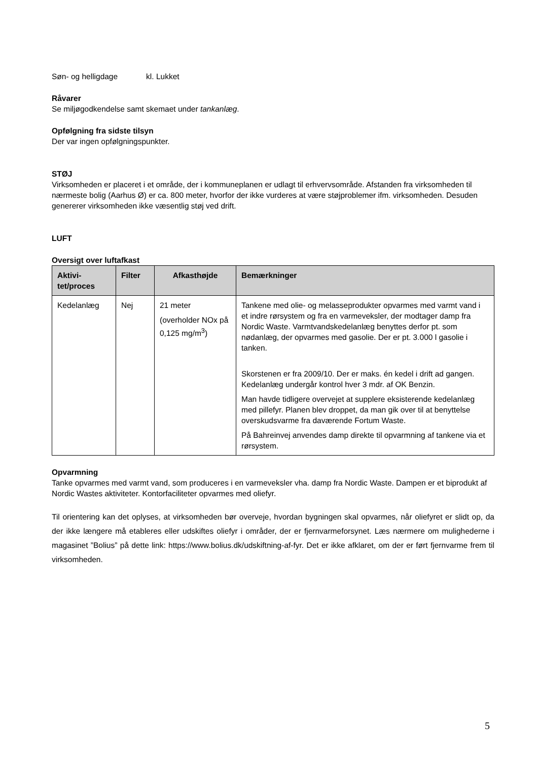Søn- og helligdage kl. Lukket
Råvarer
Se miljøgodkendelse samt skemaet under tankanlæg.
Opfølgning fra sidste tilsyn
Der var ingen opfølgningspunkter.
STØJ
Virksomheden er placeret i et område, der i kommuneplanen er udlagt til erhvervsområde. Afstanden fra virksomheden til nærmeste bolig (Aarhus Ø) er ca. 800 meter, hvorfor der ikke vurderes at være støjproblemer ifm. virksomheden. Desuden genererer virksomheden ikke væsentlig støj ved drift.
LUFT
Oversigt over luftafkast
| Aktivi- tet/proces | Filter | Afkasthøjde | Bemærkninger |
| --- | --- | --- | --- |
| Kedelanlæg | Nej | 21 meter (overholder NOx på 0,125 mg/m<sup>3</sup>) | Tankene med olie- og melasseprodukter opvarmes med varmt vand i et indre rørsystem og fra en varmeveksler, der modtager damp fra Nordic Waste. Varmtvandskedelanlæg benyttes derfor pt. som nødanlæg, der opvarmes med gasolie. Der er pt. 3.000 l gasolie i tanken. Skorstenen er fra 2009/10. Der er maks. én kedel i drift ad gangen. Kedelanlæg undergår kontrol hver 3 mdr. af OK Benzin. Man havde tidligere overvejet at supplere eksisterende kedelanlæg med pillefyr. Planen blev droppet, da man gik over til at benyttelse overskudsvarme fra daværende Fortum Waste. På Bahreinvej anvendes damp direkte til opvarmning af tankene via et rørsystem. |
Opvarmning
Tanke opvarmes med varmt vand, som produceres i en varmeveksler vha. damp fra Nordic Waste. Dampen er et biprodukt af Nordic Wastes aktiviteter. Kontorfaciliteter opvarmes med oliefyr.
Til orientering kan det oplyses, at virksomheden bør overveje, hvordan bygningen skal opvarmes, når oliefyret er slidt op, da der ikke længere må etableres eller udskiftes oliefyr i områder, der er fjernvarmeforsynet. Læs nærmere om mulighederne i magasinet ”Bolius” på dette link: https://www.bolius.dk/udskiftning-af-fyr. Det er ikke afklaret, om der er ført fjernvarme frem til virksomheden.
5